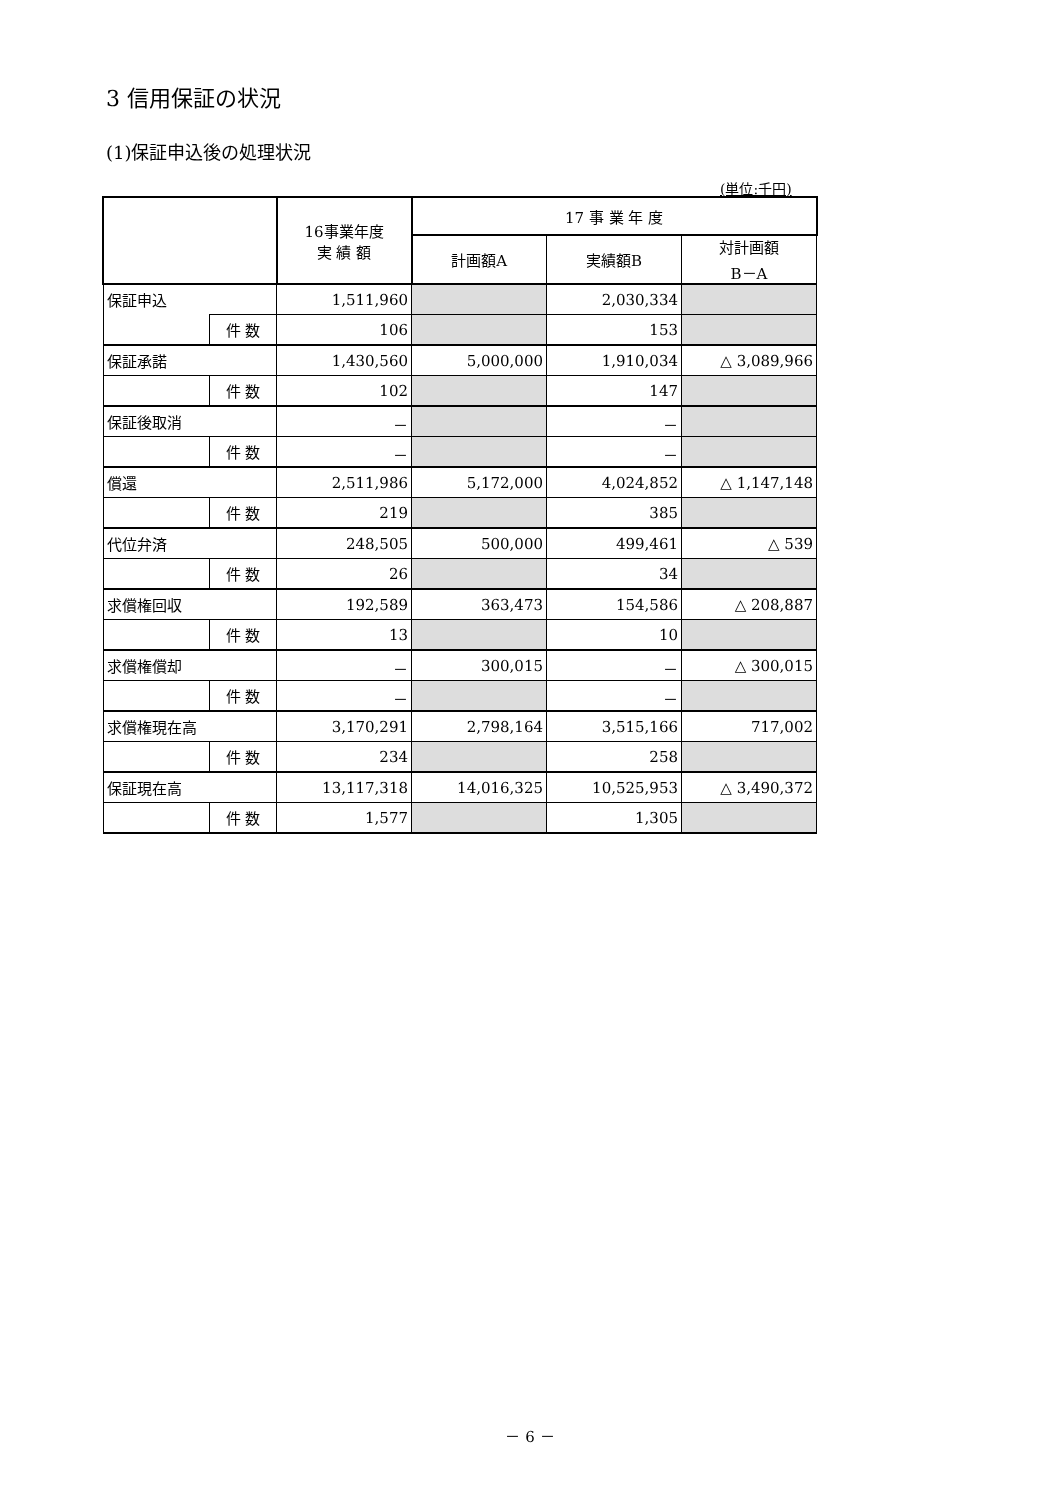3 信用保証の状況
(1)保証申込後の処理状況
(単位:千円)
| | | 16事業年度 実 績 額 | 17 事 業 年 度 | | |
| --- | --- | --- | --- | --- | --- |
| | | | 計画額A | 実績額B | 対計画額 B－A |
| 保証申込 | | 1,511,960 | | 2,030,334 | |
| | 件 数 | 106 | | 153 | |
| 保証承諾 | | 1,430,560 | 5,000,000 | 1,910,034 | △ 3,089,966 |
| | 件 数 | 102 | | 147 | |
| 保証後取消 | | － | | － | |
| | 件 数 | － | | － | |
| 償還 | | 2,511,986 | 5,172,000 | 4,024,852 | △ 1,147,148 |
| | 件 数 | 219 | | 385 | |
| 代位弁済 | | 248,505 | 500,000 | 499,461 | △ 539 |
| | 件 数 | 26 | | 34 | |
| 求償権回収 | | 192,589 | 363,473 | 154,586 | △ 208,887 |
| | 件 数 | 13 | | 10 | |
| 求償権償却 | | － | 300,015 | － | △ 300,015 |
| | 件 数 | － | | － | |
| 求償権現在高 | | 3,170,291 | 2,798,164 | 3,515,166 | 717,002 |
| | 件 数 | 234 | | 258 | |
| 保証現在高 | | 13,117,318 | 14,016,325 | 10,525,953 | △ 3,490,372 |
| | 件 数 | 1,577 | | 1,305 | |
－ 6 －